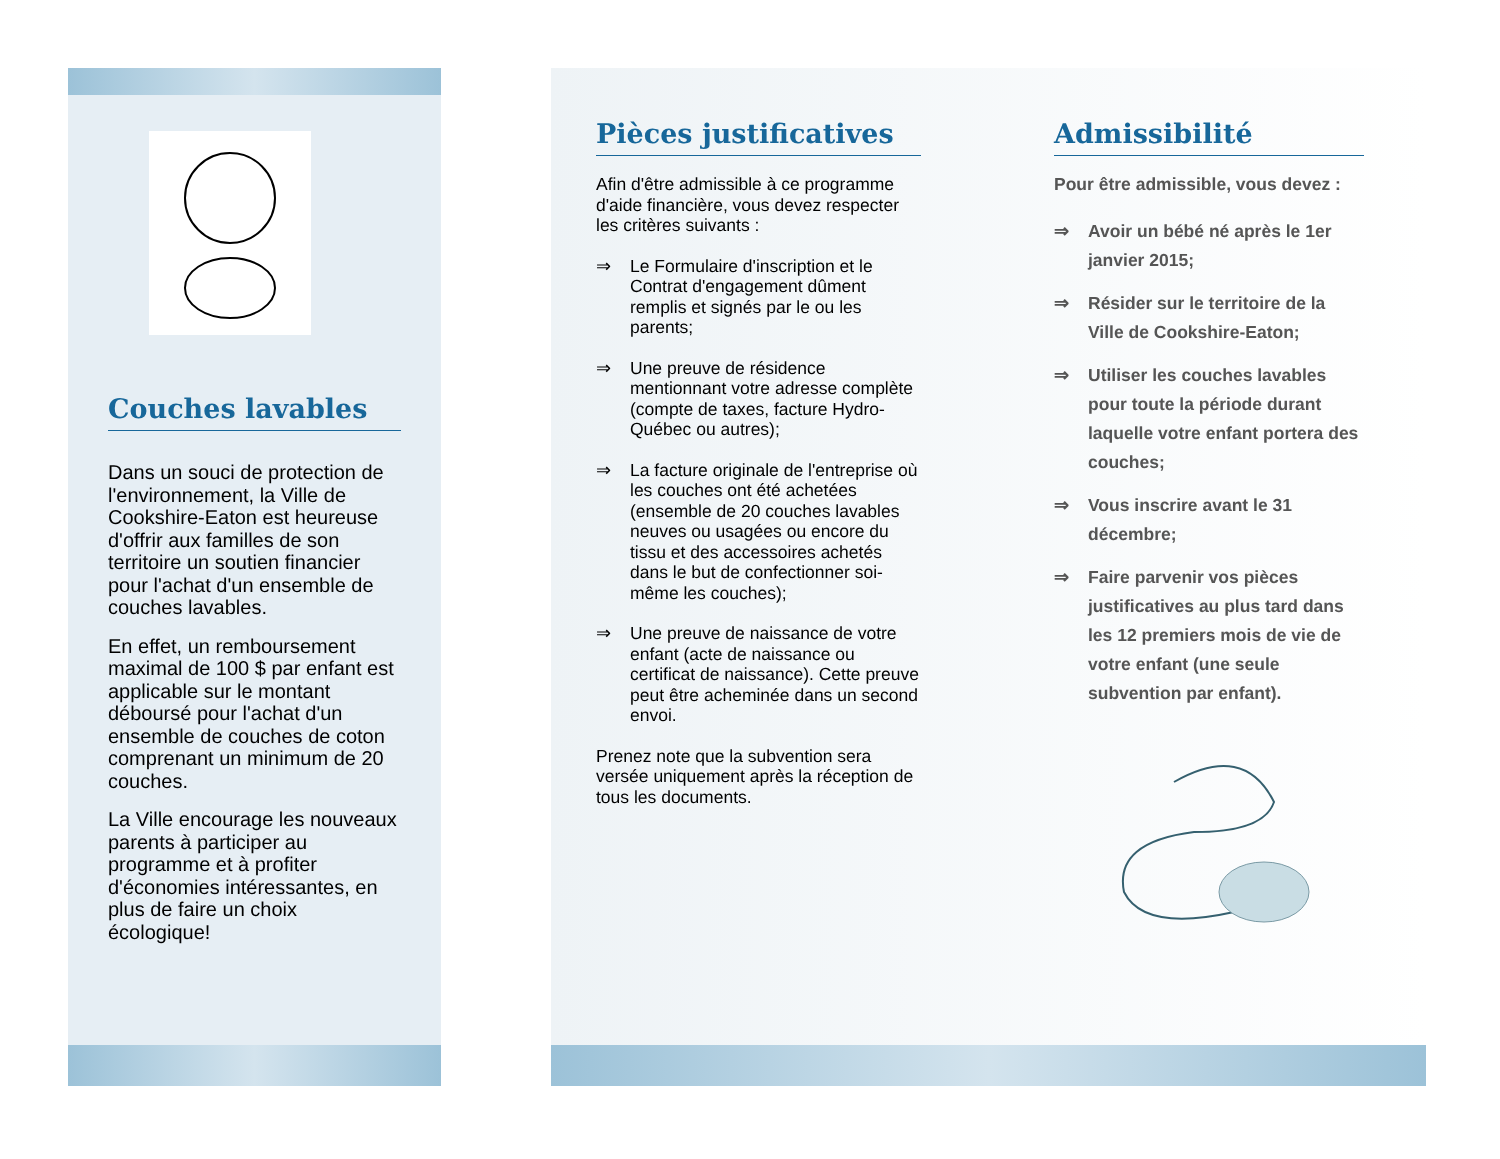Couches lavables
Dans un souci de protection de l'environnement, la Ville de Cookshire-Eaton est heureuse d'offrir aux familles de son territoire un soutien financier pour l'achat d'un ensemble de couches lavables.
En effet, un remboursement maximal de 100 $ par enfant est applicable sur le montant déboursé pour l'achat d'un ensemble de couches de coton comprenant un minimum de 20 couches.
La Ville encourage les nouveaux parents à participer au programme et à profiter d'économies intéressantes, en plus de faire un choix écologique!
Pièces justificatives
Afin d'être admissible à ce programme d'aide financière, vous devez respecter les critères suivants :
⇒ Le Formulaire d'inscription et le Contrat d'engagement dûment remplis et signés par le ou les parents;
⇒ Une preuve de résidence mentionnant votre adresse complète (compte de taxes, facture Hydro-Québec ou autres);
⇒ La facture originale de l'entreprise où les couches ont été achetées (ensemble de 20 couches lavables neuves ou usagées ou encore du tissu et des accessoires achetés dans le but de confectionner soi-même les couches);
⇒ Une preuve de naissance de votre enfant (acte de naissance ou certificat de naissance). Cette preuve peut être acheminée dans un second envoi.
Prenez note que la subvention sera versée uniquement après la réception de tous les documents.
Admissibilité
Pour être admissible, vous devez :
⇒ Avoir un bébé né après le 1er janvier 2015;
⇒ Résider sur le territoire de la Ville de Cookshire-Eaton;
⇒ Utiliser les couches lavables pour toute la période durant laquelle votre enfant portera des couches;
⇒ Vous inscrire avant le 31 décembre;
⇒ Faire parvenir vos pièces justificatives au plus tard dans les 12 premiers mois de vie de votre enfant (une seule subvention par enfant).